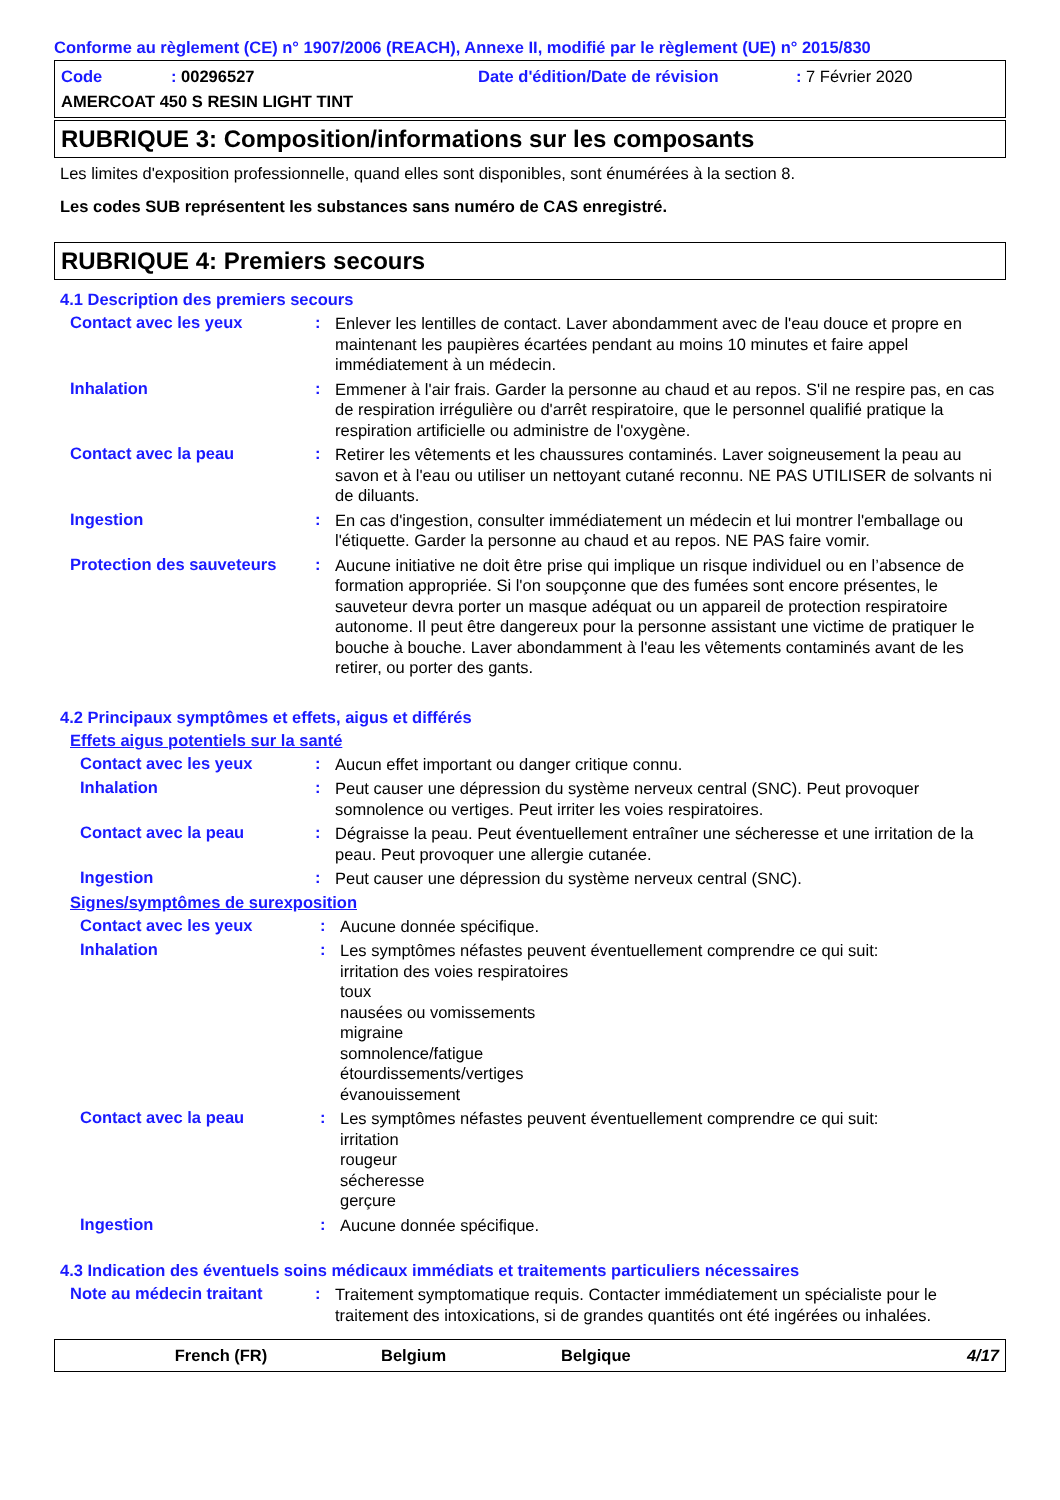Conforme au règlement (CE) n° 1907/2006 (REACH), Annexe II, modifié par le règlement (UE) n° 2015/830
Code: 00296527 Date d'édition/Date de révision: 7 Février 2020
AMERCOAT 450 S RESIN LIGHT TINT
RUBRIQUE 3: Composition/informations sur les composants
Les limites d'exposition professionnelle, quand elles sont disponibles, sont énumérées à la section 8.
Les codes SUB représentent les substances sans numéro de CAS enregistré.
RUBRIQUE 4: Premiers secours
4.1 Description des premiers secours
Contact avec les yeux: Enlever les lentilles de contact. Laver abondamment avec de l'eau douce et propre en maintenant les paupières écartées pendant au moins 10 minutes et faire appel immédiatement à un médecin.
Inhalation: Emmener à l'air frais. Garder la personne au chaud et au repos. S'il ne respire pas, en cas de respiration irrégulière ou d'arrêt respiratoire, que le personnel qualifié pratique la respiration artificielle ou administre de l'oxygène.
Contact avec la peau: Retirer les vêtements et les chaussures contaminés. Laver soigneusement la peau au savon et à l'eau ou utiliser un nettoyant cutané reconnu. NE PAS UTILISER de solvants ni de diluants.
Ingestion: En cas d'ingestion, consulter immédiatement un médecin et lui montrer l'emballage ou l'étiquette. Garder la personne au chaud et au repos. NE PAS faire vomir.
Protection des sauveteurs: Aucune initiative ne doit être prise qui implique un risque individuel ou en l’absence de formation appropriée. Si l'on soupçonne que des fumées sont encore présentes, le sauveteur devra porter un masque adéquat ou un appareil de protection respiratoire autonome. Il peut être dangereux pour la personne assistant une victime de pratiquer le bouche à bouche. Laver abondamment à l'eau les vêtements contaminés avant de les retirer, ou porter des gants.
4.2 Principaux symptômes et effets, aigus et différés
Effets aigus potentiels sur la santé
Contact avec les yeux: Aucun effet important ou danger critique connu.
Inhalation: Peut causer une dépression du système nerveux central (SNC). Peut provoquer somnolence ou vertiges. Peut irriter les voies respiratoires.
Contact avec la peau: Dégraisse la peau. Peut éventuellement entraîner une sécheresse et une irritation de la peau. Peut provoquer une allergie cutanée.
Ingestion: Peut causer une dépression du système nerveux central (SNC).
Signes/symptômes de surexposition
Contact avec les yeux: Aucune donnée spécifique.
Inhalation: Les symptômes néfastes peuvent éventuellement comprendre ce qui suit:
irritation des voies respiratoires
toux
nausées ou vomissements
migraine
somnolence/fatigue
étourdissements/vertiges
évanouissement
Contact avec la peau: Les symptômes néfastes peuvent éventuellement comprendre ce qui suit:
irritation
rougeur
sécheresse
gerçure
Ingestion: Aucune donnée spécifique.
4.3 Indication des éventuels soins médicaux immédiats et traitements particuliers nécessaires
Note au médecin traitant: Traitement symptomatique requis. Contacter immédiatement un spécialiste pour le traitement des intoxications, si de grandes quantités ont été ingérées ou inhalées.
French (FR) Belgium Belgique 4/17